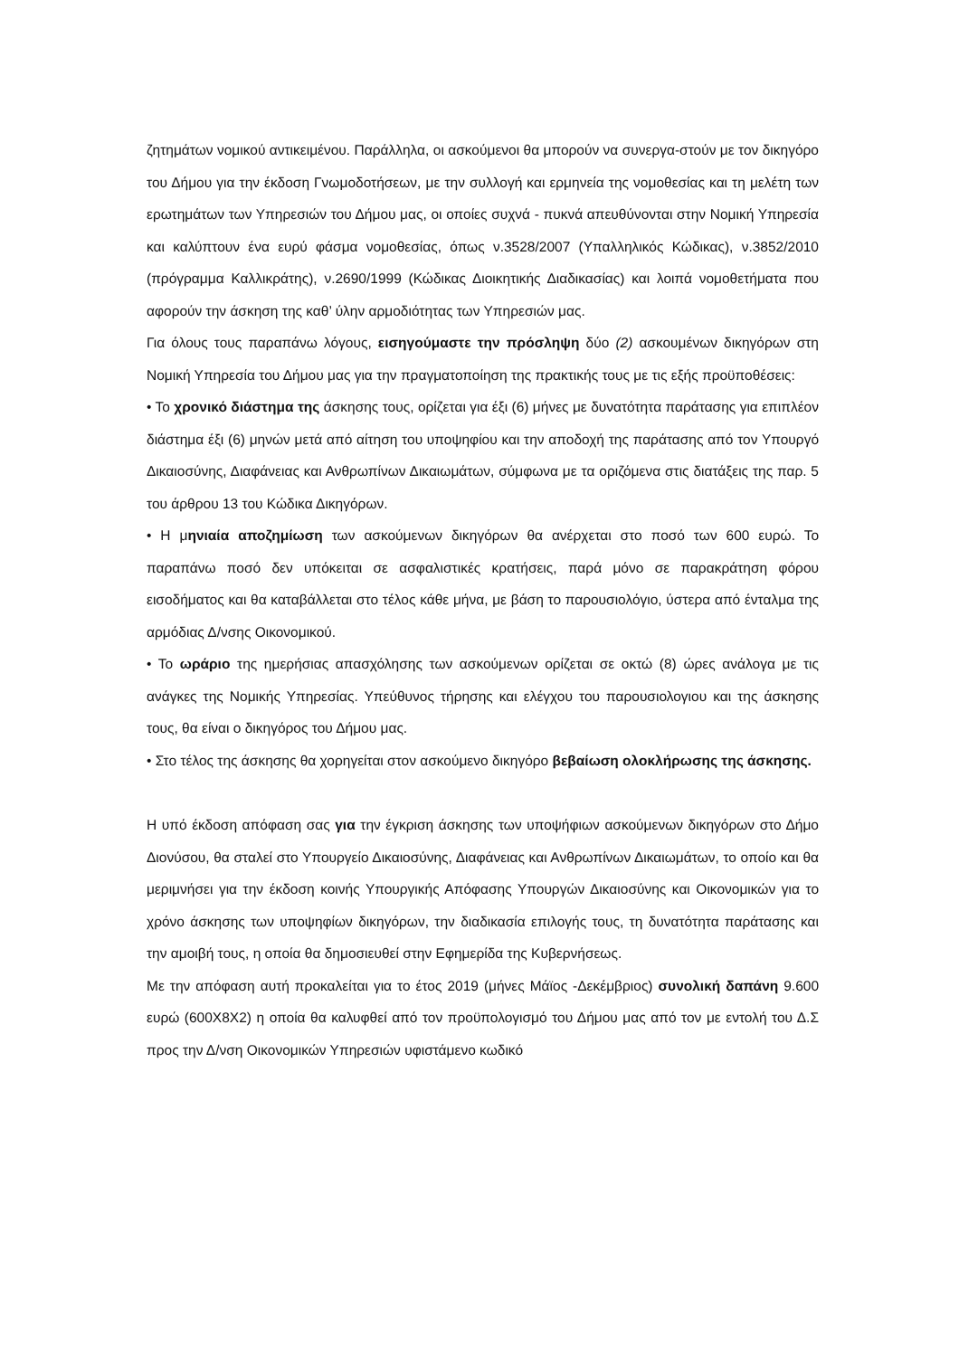ζητημάτων νομικού αντικειμένου. Παράλληλα, οι ασκούμενοι θα μπορούν να συνεργα-στούν με τον δικηγόρο του Δήμου για την έκδοση Γνωμοδοτήσεων, με την συλλογή και ερμηνεία της νομοθεσίας και τη μελέτη των ερωτημάτων των Υπηρεσιών του Δήμου μας, οι οποίες συχνά - πυκνά απευθύνονται στην Νομική Υπηρεσία και καλύπτουν ένα ευρύ φάσμα νομοθεσίας, όπως ν.3528/2007 (Υπαλληλικός Κώδικας), ν.3852/2010 (πρόγραμμα Καλλικράτης), ν.2690/1999 (Κώδικας Διοικητικής Διαδικασίας) και λοιπά νομοθετήματα που αφορούν την άσκηση της καθ’ ύλην αρμοδιότητας των Υπηρεσιών μας.
Για όλους τους παραπάνω λόγους, εισηγούμαστε την πρόσληψη δύο (2) ασκουμένων δικηγόρων στη Νομική Υπηρεσία του Δήμου μας για την πραγματοποίηση της πρακτικής τους με τις εξής προϋποθέσεις:
• Το χρονικό διάστημα της άσκησης τους, ορίζεται για έξι (6) μήνες με δυνατότητα παράτασης για επιπλέον διάστημα έξι (6) μηνών μετά από αίτηση του υποψηφίου και την αποδοχή της παράτασης από τον Υπουργό Δικαιοσύνης, Διαφάνειας και Ανθρωπίνων Δικαιωμάτων, σύμφωνα με τα οριζόμενα στις διατάξεις της παρ. 5 του άρθρου 13 του Κώδικα Δικηγόρων.
• Η μηνιαία αποζημίωση των ασκούμενων δικηγόρων θα ανέρχεται στο ποσό των 600 ευρώ. Το παραπάνω ποσό δεν υπόκειται σε ασφαλιστικές κρατήσεις, παρά μόνο σε παρακράτηση φόρου εισοδήματος και θα καταβάλλεται στο τέλος κάθε μήνα, με βάση το παρουσιολόγιο, ύστερα από ένταλμα της αρμόδιας Δ/νσης Οικονομικού.
• Το ωράριο της ημερήσιας απασχόλησης των ασκούμενων ορίζεται σε οκτώ (8) ώρες ανάλογα με τις ανάγκες της Νομικής Υπηρεσίας. Υπεύθυνος τήρησης και ελέγχου του παρουσιολογιου και της άσκησης τους, θα είναι ο δικηγόρος του Δήμου μας.
• Στο τέλος της άσκησης θα χορηγείται στον ασκούμενο δικηγόρο βεβαίωση ολοκλήρωσης της άσκησης.
Η υπό έκδοση απόφαση σας για την έγκριση άσκησης των υποψήφιων ασκούμενων δικηγόρων στο Δήμο Διονύσου, θα σταλεί στο Υπουργείο Δικαιοσύνης, Διαφάνειας και Ανθρωπίνων Δικαιωμάτων, το οποίο και θα μεριμνήσει για την έκδοση κοινής Υπουργικής Απόφασης Υπουργών Δικαιοσύνης και Οικονομικών για το χρόνο άσκησης των υποψηφίων δικηγόρων, την διαδικασία επιλογής τους, τη δυνατότητα παράτασης και την αμοιβή τους, η οποία θα δημοσιευθεί στην Εφημερίδα της Κυβερνήσεως.
Με την απόφαση αυτή προκαλείται για το έτος 2019 (μήνες Μάϊος -Δεκέμβριος) συνολική δαπάνη 9.600 ευρώ (600Χ8Χ2) η οποία θα καλυφθεί από τον προϋπολογισμό του Δήμου μας από τον με εντολή του Δ.Σ προς την Δ/νση Οικονομικών Υπηρεσιών υφιστάμενο κωδικό